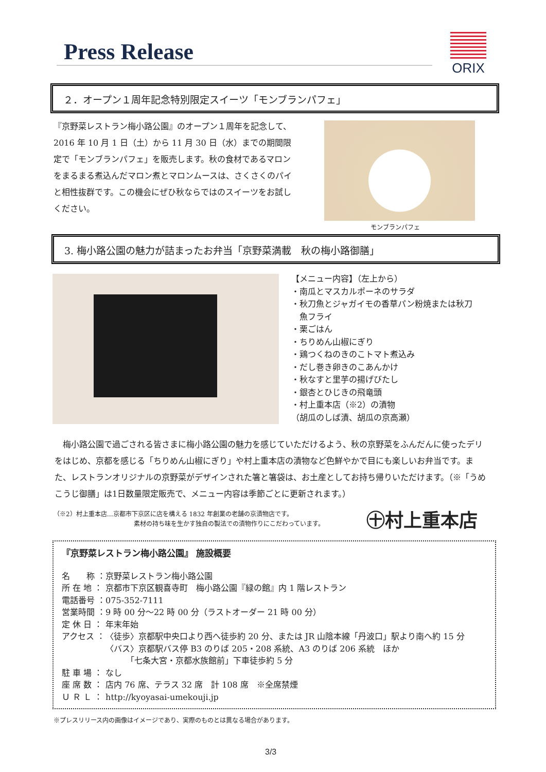Press Release
ORIX
２．オープン１周年記念特別限定スイーツ「モンブランパフェ」
『京野菜レストラン梅小路公園』のオープン１周年を記念して、2016 年 10 月 1 日（土）から 11 月 30 日（水）までの期間限定で「モンブランパフェ」を販売します。秋の食材であるマロンをまるまる煮込んだマロン煮とマロンムースは、さくさくのパイと相性抜群です。この機会にぜひ秋ならではのスイーツをお試しください。
モンブランパフェ
3. 梅小路公園の魅力が詰まったお弁当「京野菜満載　秋の梅小路御膳」
【メニュー内容】（左上から）
・南瓜とマスカルポーネのサラダ
・秋刀魚とジャガイモの香草パン粉焼または秋刀
　魚フライ
・栗ごはん
・ちりめん山椒にぎり
・鶏つくねのきのこトマト煮込み
・だし巻き卵きのこあんかけ
・秋なすと里芋の揚げびたし
・銀杏とひじきの飛竜頭
・村上重本店（※2）の漬物
（胡瓜のしば漬、胡瓜の京高瀬）
　梅小路公園で過ごされる皆さまに梅小路公園の魅力を感じていただけるよう、秋の京野菜をふんだんに使ったデリをはじめ、京都を感じる「ちりめん山椒にぎり」や村上重本店の漬物など色鮮やかで目にも楽しいお弁当です。また、レストランオリジナルの京野菜がデザインされた箸と箸袋は、お土産としてお持ち帰りいただけます。（※「うめこうじ御膳」は1日数量限定販売で、メニュー内容は季節ごとに更新されます。）
（※2）村上重本店…京都市下京区に店を構える 1832 年創業の老舗の京漬物店です。
　　　　　　　　　　　　　素材の持ち味を生かす独自の製法での漬物作りにこだわっています。
㊉村上重本店
『京野菜レストラン梅小路公園』 施設概要
| 名 称 ： | 京野菜レストラン梅小路公園 |
| 所 在 地 ： | 京都市下京区観喜寺町 梅小路公園『緑の館』内 1 階レストラン |
| 電話番号 ： | 075-352-7111 |
| 営業時間 ： | 9 時 00 分～22 時 00 分（ラストオーダー 21 時 00 分） |
| 定 休 日 ： | 年末年始 |
| アクセス ： | 〈徒歩〉京都駅中央口より西へ徒歩約 20 分、または JR 山陰本線「丹波口」駅より南へ約 15 分 〈バス〉京都駅バス停 B3 のりば 205・208 系統、A3 のりば 206 系統 ほか 「七条大宮・京都水族館前」下車徒歩約 5 分 |
| 駐 車 場 ： | なし |
| 座 席 数 ： | 店内 76 席、テラス 32 席 計 108 席 ※全席禁煙 |
| Ｕ Ｒ Ｌ ： | http://kyoyasai-umekouji.jp |
※プレスリリース内の画像はイメージであり、実際のものとは異なる場合があります。
3/3